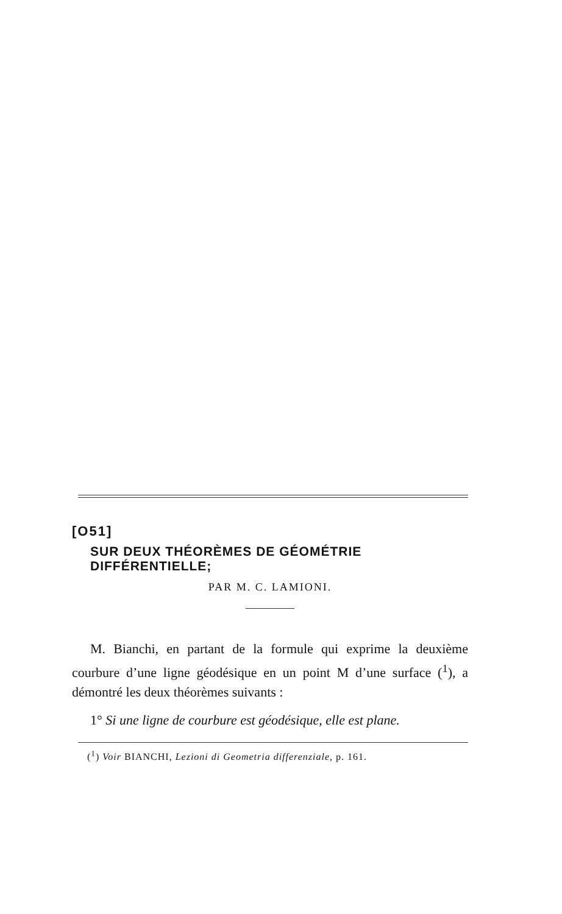[O51]
SUR DEUX THÉORÈMES DE GÉOMÉTRIE DIFFÉRENTIELLE;
PAR M. C. LAMIONI.
M. Bianchi, en partant de la formule qui exprime la deuxième courbure d’une ligne géodésique en un point M d’une surface (<sup>1</sup>), a démontré les deux théorèmes suivants :
1° Si une ligne de courbure est géodésique, elle est plane.
(<sup>1</sup>) Voir BIANCHI, Lezioni di Geometria differenziale, p. 161.